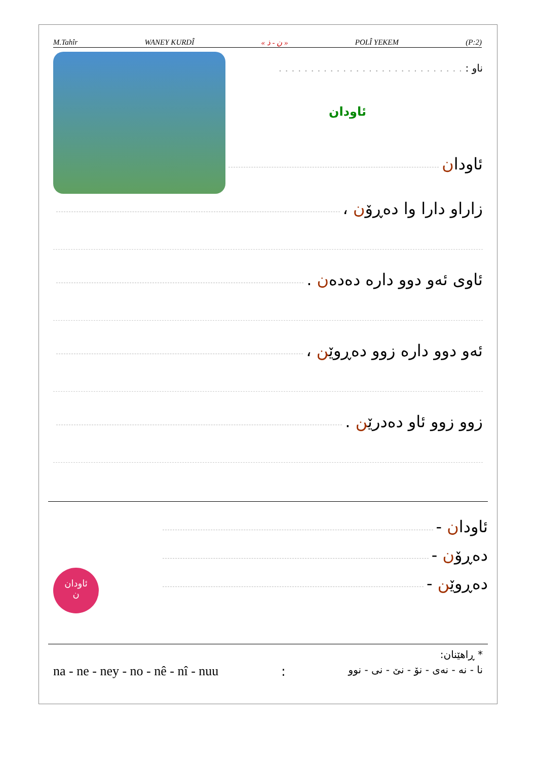M.Tahîr WANEY KURDÎ « ن - ذ » POLÎ YEKEM (P:2)
ناو : . . . . . . . . . . . . . . . . . . . . . . . . . . . . .
ئاودان
ئاودان
زاراو دارا وا دەڕۆن ،
ئاوی ئەو دوو دارە دەدەن .
ئەو دوو دارە زوو دەڕوێن ،
زوو زوو ئاو دەدرێن .
ئاودان
ن
ئاودان -
دەڕۆن -
دەڕوێن -
* ڕاهێنان:
na - ne - ney - no - nê - nî - nuu: نا - نە - نەی - نۆ - نێ - نی - نوو